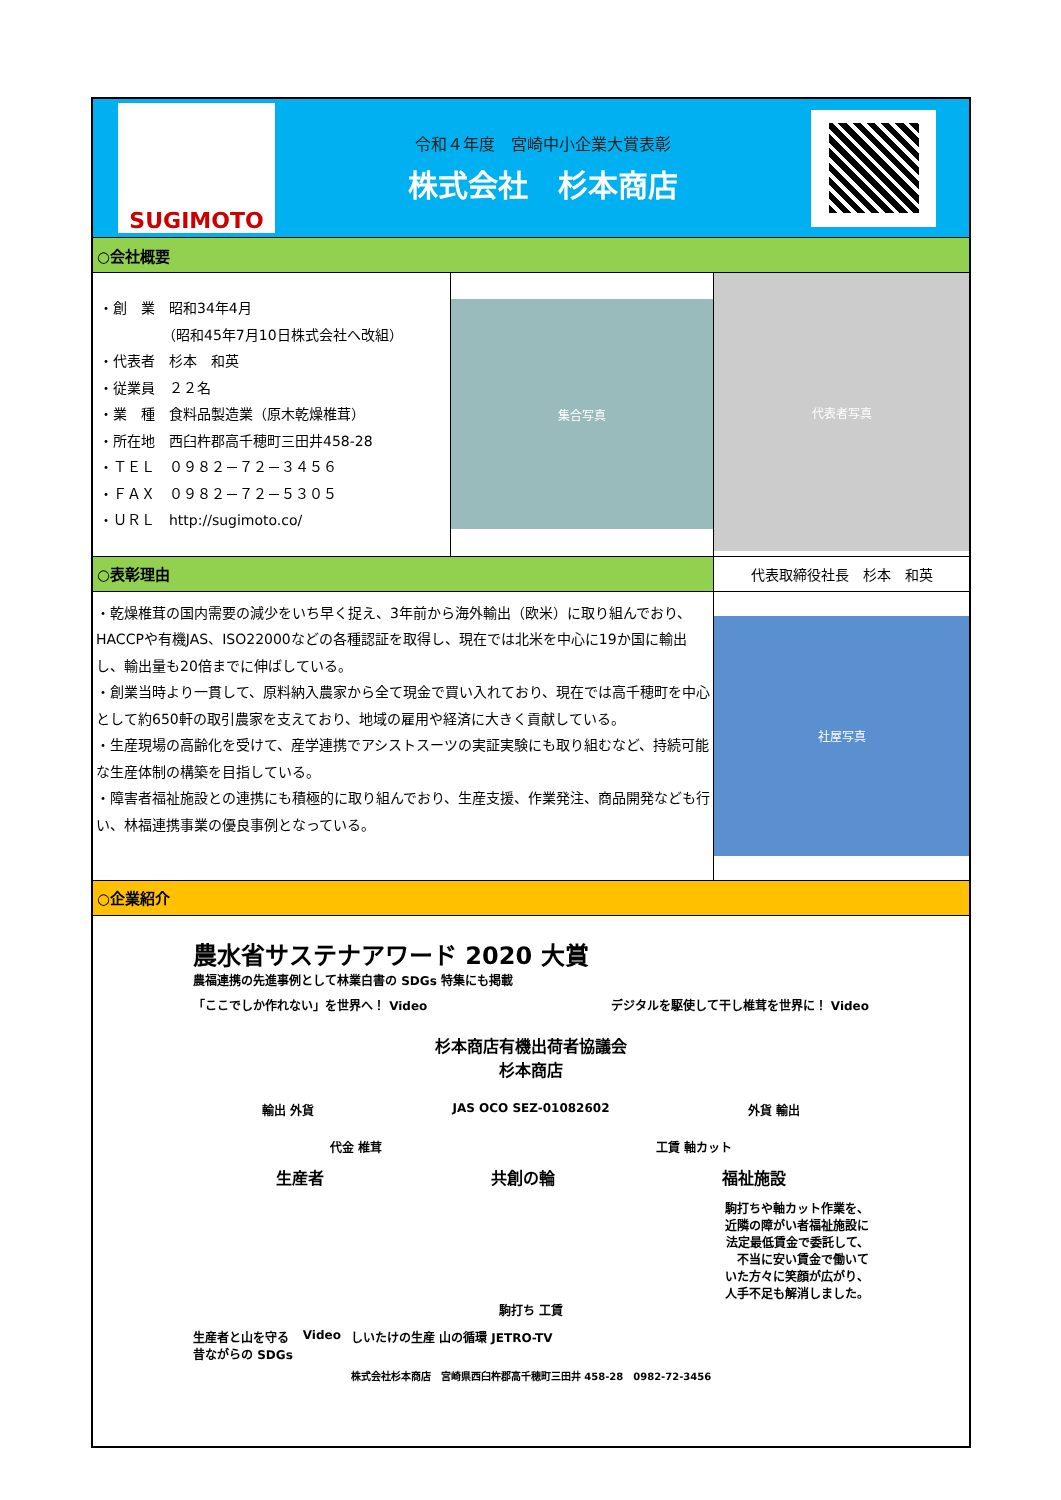| SUGIMOTO 令和４年度 宮崎中小企業大賞表彰 株式会社 杉本商店 | | |
| ○会社概要 | | |
| ・創 業 昭和34年4月 （昭和45年7月10日株式会社へ改組） ・代表者 杉本 和英 ・従業員 ２２名 ・業 種 食料品製造業（原木乾燥椎茸） ・所在地 西臼杵郡高千穂町三田井458-28 ・ＴＥＬ ０９８２－７２－３４５６ ・ＦＡＸ ０９８２－７２－５３０５ ・ＵＲＬ http://sugimoto.co/ | 集合写真 | 代表者写真 |
| ○表彰理由 | | 代表取締役社長 杉本 和英 |
| ・乾燥椎茸の国内需要の減少をいち早く捉え、3年前から海外輸出（欧米）に取り組んでおり、HACCPや有機JAS、ISO22000などの各種認証を取得し、現在では北米を中心に19か国に輸出し、輸出量も20倍までに伸ばしている。 ・創業当時より一貫して、原料納入農家から全て現金で買い入れており、現在では高千穂町を中心として約650軒の取引農家を支えており、地域の雇用や経済に大きく貢献している。 ・生産現場の高齢化を受けて、産学連携でアシストスーツの実証実験にも取り組むなど、持続可能な生産体制の構築を目指している。 ・障害者福祉施設との連携にも積極的に取り組んでおり、生産支援、作業発注、商品開発なども行い、林福連携事業の優良事例となっている。 | | 社屋写真 |
| ○企業紹介 | | |
| 農水省サステナアワード 2020 大賞 農福連携の先進事例として林業白書の SDGs 特集にも掲載 「ここでしか作れない」を世界へ！ Video デジタルを駆使して干し椎茸を世界に！ Video 杉本商店有機出荷者協議会 杉本商店 輸出 外貨 JAS OCO SEZ-01082602 外貨 輸出 代金 椎茸 工賃 軸カット 生産者 共創の輪 福祉施設 駒打ちや軸カット作業を、 近隣の障がい者福祉施設に 法定最低賃金で委託して、 不当に安い賃金で働いて いた方々に笑顔が広がり、 人手不足も解消しました。 駒打ち 工賃 生産者と山を守る 昔ながらの SDGs Video しいたけの生産 山の循環 JETRO-TV 株式会社杉本商店 宮崎県西臼杵郡高千穂町三田井 458-28 0982-72-3456 | | |